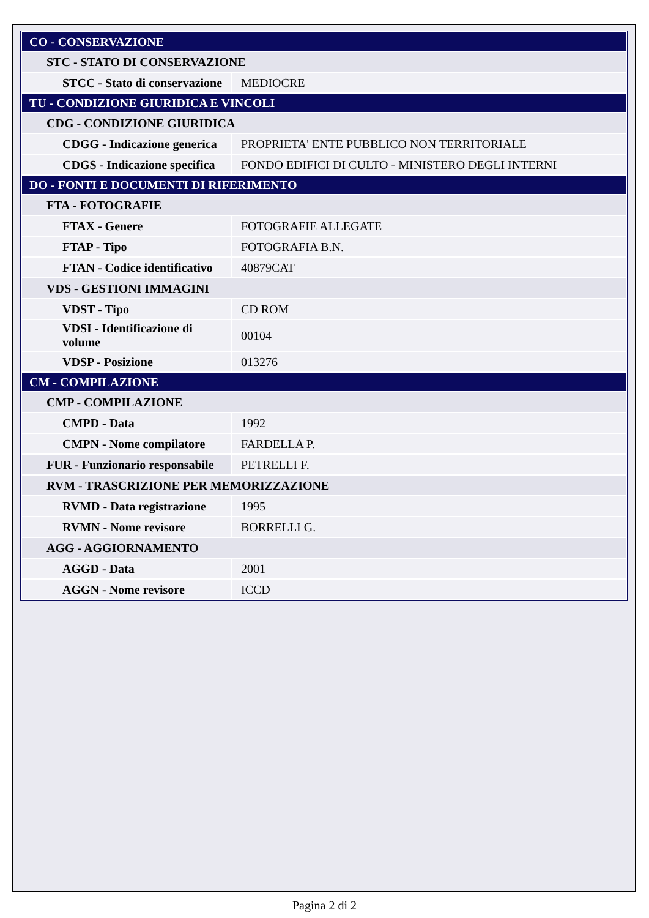| CO - CONSERVAZIONE | |
| STC - STATO DI CONSERVAZIONE | |
| STCC - Stato di conservazione | MEDIOCRE |
| TU - CONDIZIONE GIURIDICA E VINCOLI | |
| CDG - CONDIZIONE GIURIDICA | |
| CDGG - Indicazione generica | PROPRIETA' ENTE PUBBLICO NON TERRITORIALE |
| CDGS - Indicazione specifica | FONDO EDIFICI DI CULTO - MINISTERO DEGLI INTERNI |
| DO - FONTI E DOCUMENTI DI RIFERIMENTO | |
| FTA - FOTOGRAFIE | |
| FTAX - Genere | FOTOGRAFIE ALLEGATE |
| FTAP - Tipo | FOTOGRAFIA B.N. |
| FTAN - Codice identificativo | 40879CAT |
| VDS - GESTIONI IMMAGINI | |
| VDST - Tipo | CD ROM |
| VDSI - Identificazione di volume | 00104 |
| VDSP - Posizione | 013276 |
| CM - COMPILAZIONE | |
| CMP - COMPILAZIONE | |
| CMPD - Data | 1992 |
| CMPN - Nome compilatore | FARDELLA P. |
| FUR - Funzionario responsabile | PETRELLI F. |
| RVM - TRASCRIZIONE PER MEMORIZZAZIONE | |
| RVMD - Data registrazione | 1995 |
| RVMN - Nome revisore | BORRELLI G. |
| AGG - AGGIORNAMENTO | |
| AGGD - Data | 2001 |
| AGGN - Nome revisore | ICCD |
Pagina 2 di 2